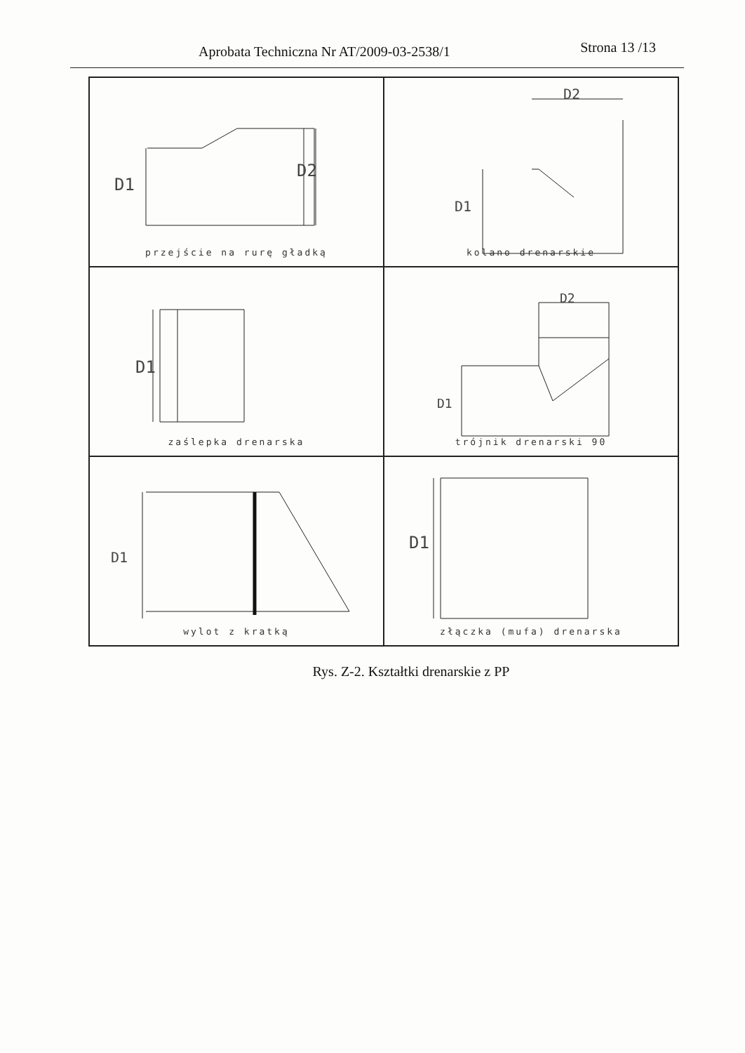Aprobata Techniczna Nr AT/2009-03-2538/1 Strona 13 /13
D1
D2
przejście na rurę gładką
D1
D2
kolano drenarskie
D1
zaślepka drenarska
D1
D2
trójnik drenarski 90
D1
wylot z kratką
D1
złączka (mufa) drenarska
Rys. Z-2. Kształtki drenarskie z PP